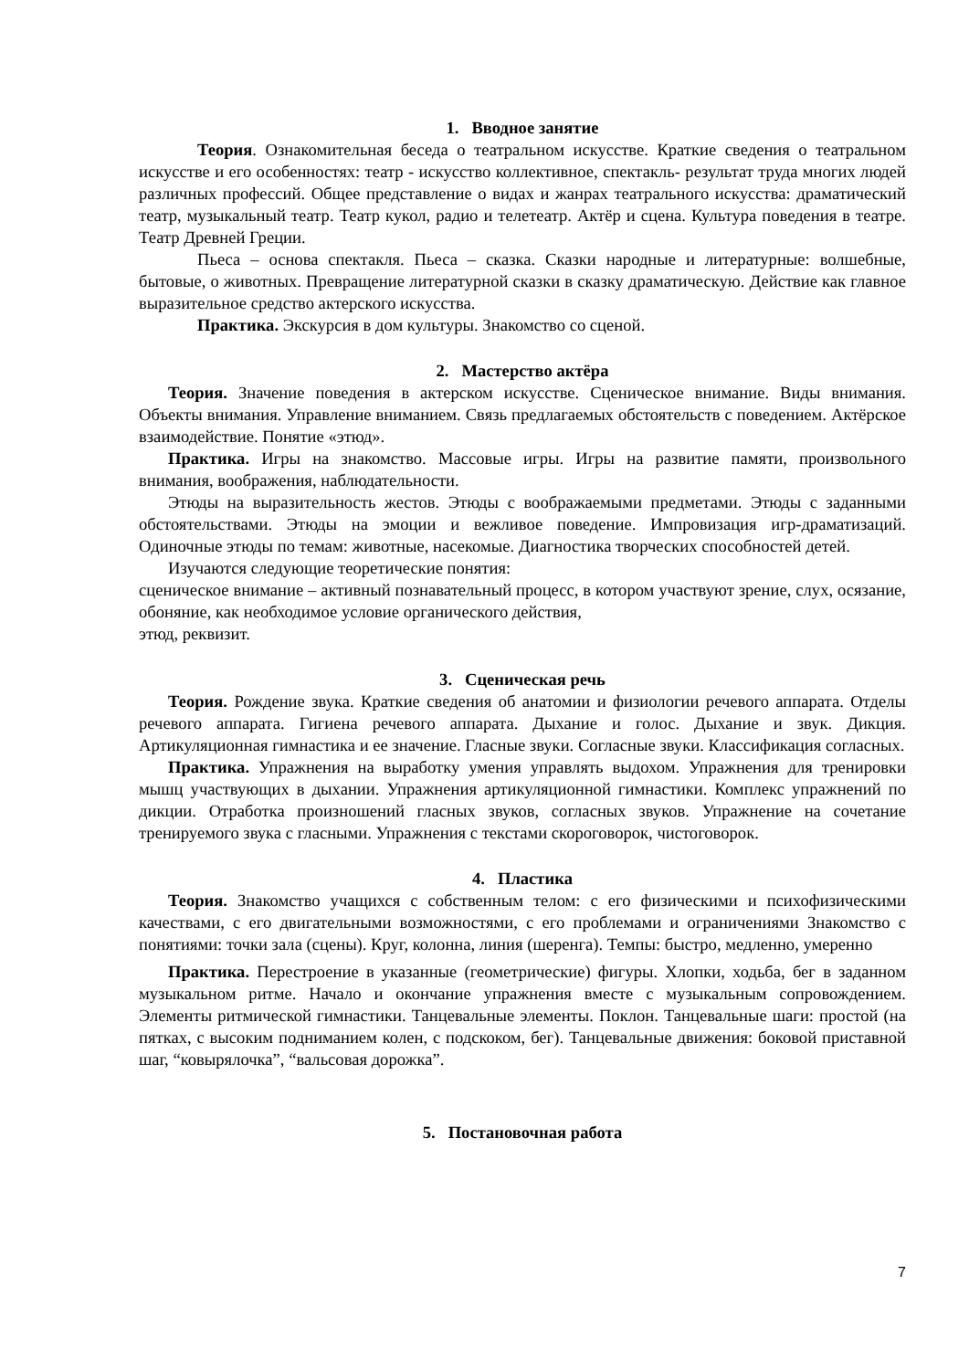1. Вводное занятие
Теория. Ознакомительная беседа о театральном искусстве. Краткие сведения о театральном искусстве и его особенностях: театр - искусство коллективное, спектакль- результат труда многих людей различных профессий. Общее представление о видах и жанрах театрального искусства: драматический театр, музыкальный театр. Театр кукол, радио и телетеатр. Актёр и сцена. Культура поведения в театре. Театр Древней Греции.
Пьеса – основа спектакля. Пьеса – сказка. Сказки народные и литературные: волшебные, бытовые, о животных. Превращение литературной сказки в сказку драматическую. Действие как главное выразительное средство актерского искусства.
Практика. Экскурсия в дом культуры. Знакомство со сценой.
2. Мастерство актёра
Теория. Значение поведения в актерском искусстве. Сценическое внимание. Виды внимания. Объекты внимания. Управление вниманием. Связь предлагаемых обстоятельств с поведением. Актёрское взаимодействие. Понятие «этюд».
Практика. Игры на знакомство. Массовые игры. Игры на развитие памяти, произвольного внимания, воображения, наблюдательности.
Этюды на выразительность жестов. Этюды с воображаемыми предметами. Этюды с заданными обстоятельствами. Этюды на эмоции и вежливое поведение. Импровизация игр-драматизаций. Одиночные этюды по темам: животные, насекомые. Диагностика творческих способностей детей.
Изучаются следующие теоретические понятия:
сценическое внимание – активный познавательный процесс, в котором участвуют зрение, слух, осязание, обоняние, как необходимое условие органического действия,
этюд, реквизит.
3. Сценическая речь
Теория. Рождение звука. Краткие сведения об анатомии и физиологии речевого аппарата. Отделы речевого аппарата. Гигиена речевого аппарата. Дыхание и голос. Дыхание и звук. Дикция. Артикуляционная гимнастика и ее значение. Гласные звуки. Согласные звуки. Классификация согласных.
Практика. Упражнения на выработку умения управлять выдохом. Упражнения для тренировки мышц участвующих в дыхании. Упражнения артикуляционной гимнастики. Комплекс упражнений по дикции. Отработка произношений гласных звуков, согласных звуков. Упражнение на сочетание тренируемого звука с гласными. Упражнения с текстами скороговорок, чистоговорок.
4. Пластика
Теория. Знакомство учащихся с собственным телом: с его физическими и психофизическими качествами, с его двигательными возможностями, с его проблемами и ограничениями Знакомство с понятиями: точки зала (сцены). Круг, колонна, линия (шеренга). Темпы: быстро, медленно, умеренно
Практика. Перестроение в указанные (геометрические) фигуры. Хлопки, ходьба, бег в заданном музыкальном ритме. Начало и окончание упражнения вместе с музыкальным сопровождением. Элементы ритмической гимнастики. Танцевальные элементы. Поклон. Танцевальные шаги: простой (на пятках, с высоким подниманием колен, с подскоком, бег). Танцевальные движения: боковой приставной шаг, “ковырялочка”, “вальсовая дорожка”.
5. Постановочная работа
7